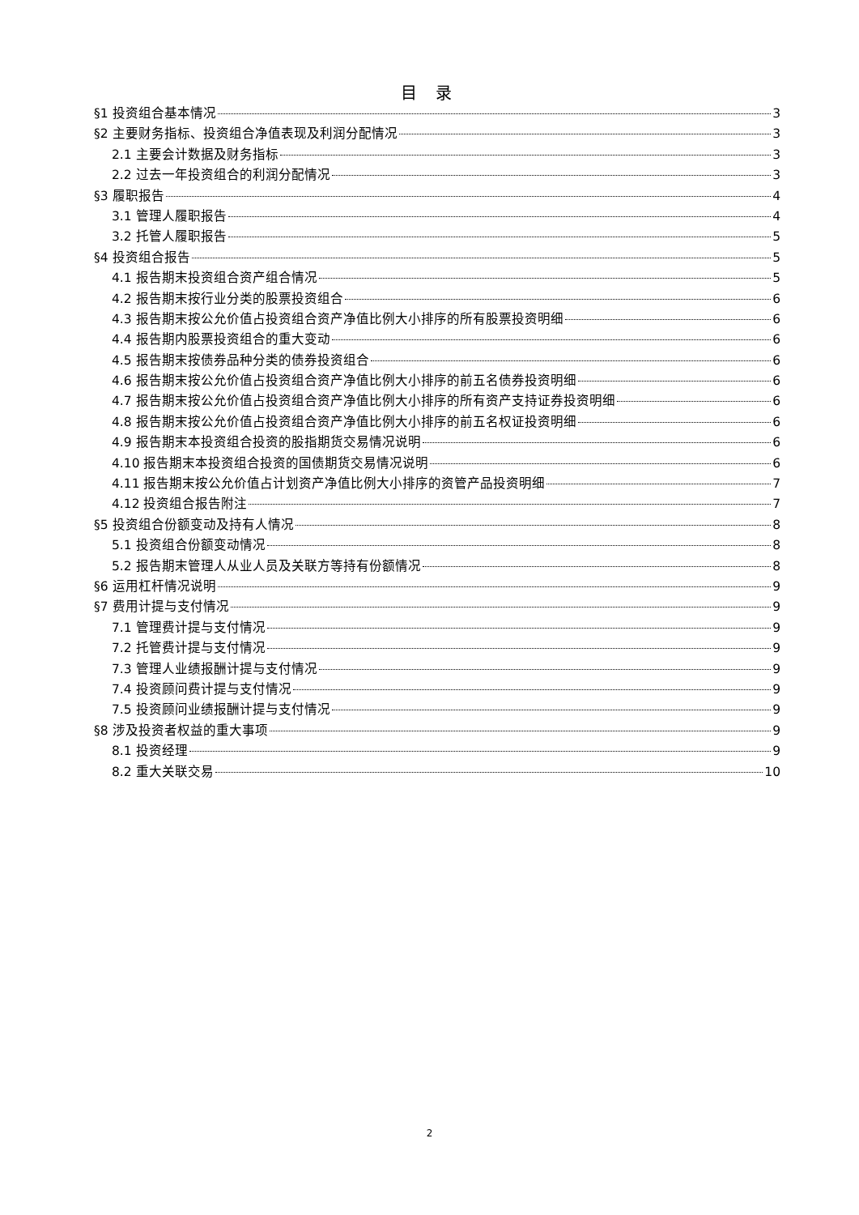目 录
§1 投资组合基本情况 3
§2 主要财务指标、投资组合净值表现及利润分配情况 3
2.1 主要会计数据及财务指标 3
2.2 过去一年投资组合的利润分配情况 3
§3 履职报告 4
3.1 管理人履职报告 4
3.2 托管人履职报告 5
§4 投资组合报告 5
4.1 报告期末投资组合资产组合情况 5
4.2 报告期末按行业分类的股票投资组合 6
4.3 报告期末按公允价值占投资组合资产净值比例大小排序的所有股票投资明细 6
4.4 报告期内股票投资组合的重大变动 6
4.5 报告期末按债券品种分类的债券投资组合 6
4.6 报告期末按公允价值占投资组合资产净值比例大小排序的前五名债券投资明细 6
4.7 报告期末按公允价值占投资组合资产净值比例大小排序的所有资产支持证券投资明细 6
4.8 报告期末按公允价值占投资组合资产净值比例大小排序的前五名权证投资明细 6
4.9 报告期末本投资组合投资的股指期货交易情况说明 6
4.10 报告期末本投资组合投资的国债期货交易情况说明 6
4.11 报告期末按公允价值占计划资产净值比例大小排序的资管产品投资明细 7
4.12 投资组合报告附注 7
§5 投资组合份额变动及持有人情况 8
5.1 投资组合份额变动情况 8
5.2 报告期末管理人从业人员及关联方等持有份额情况 8
§6 运用杠杆情况说明 9
§7 费用计提与支付情况 9
7.1 管理费计提与支付情况 9
7.2 托管费计提与支付情况 9
7.3 管理人业绩报酬计提与支付情况 9
7.4 投资顾问费计提与支付情况 9
7.5 投资顾问业绩报酬计提与支付情况 9
§8 涉及投资者权益的重大事项 9
8.1 投资经理 9
8.2 重大关联交易 10
2